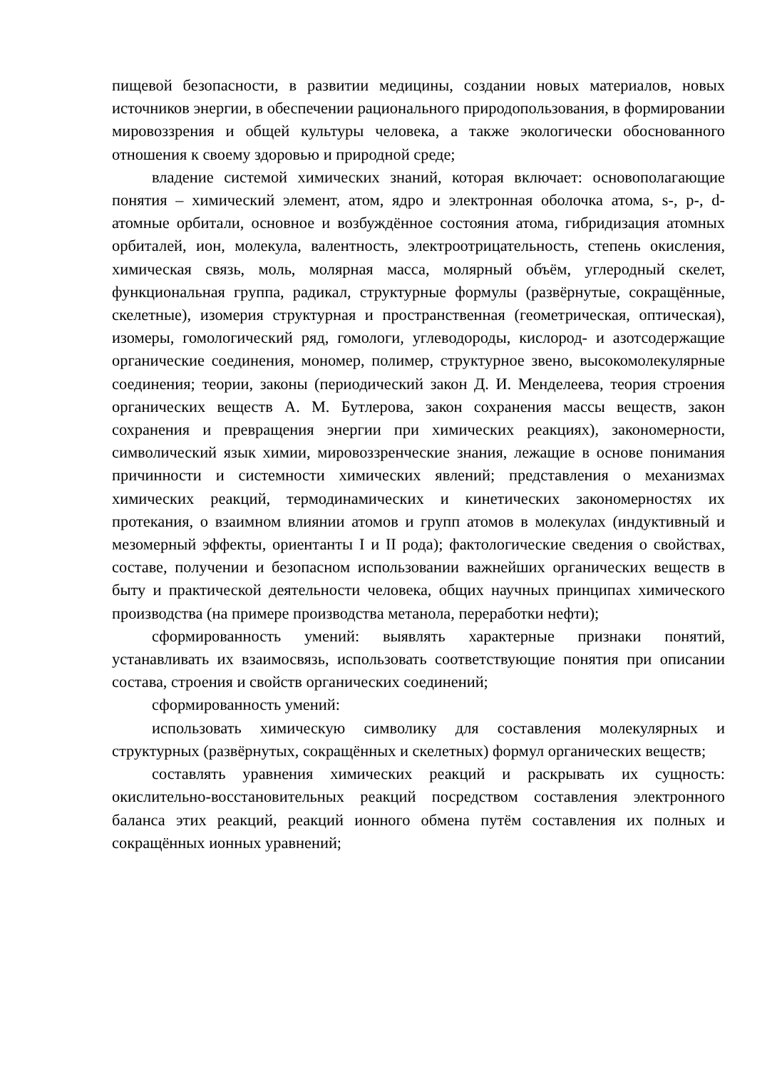пищевой безопасности, в развитии медицины, создании новых материалов, новых источников энергии, в обеспечении рационального природопользования, в формировании мировоззрения и общей культуры человека, а также экологически обоснованного отношения к своему здоровью и природной среде;
владение системой химических знаний, которая включает: основополагающие понятия – химический элемент, атом, ядро и электронная оболочка атома, s-, p-, d-атомные орбитали, основное и возбуждённое состояния атома, гибридизация атомных орбиталей, ион, молекула, валентность, электроотрицательность, степень окисления, химическая связь, моль, молярная масса, молярный объём, углеродный скелет, функциональная группа, радикал, структурные формулы (развёрнутые, сокращённые, скелетные), изомерия структурная и пространственная (геометрическая, оптическая), изомеры, гомологический ряд, гомологи, углеводороды, кислород- и азотсодержащие органические соединения, мономер, полимер, структурное звено, высокомолекулярные соединения; теории, законы (периодический закон Д. И. Менделеева, теория строения органических веществ А. М. Бутлерова, закон сохранения массы веществ, закон сохранения и превращения энергии при химических реакциях), закономерности, символический язык химии, мировоззренческие знания, лежащие в основе понимания причинности и системности химических явлений; представления о механизмах химических реакций, термодинамических и кинетических закономерностях их протекания, о взаимном влиянии атомов и групп атомов в молекулах (индуктивный и мезомерный эффекты, ориентанты I и II рода); фактологические сведения о свойствах, составе, получении и безопасном использовании важнейших органических веществ в быту и практической деятельности человека, общих научных принципах химического производства (на примере производства метанола, переработки нефти);
сформированность умений: выявлять характерные признаки понятий, устанавливать их взаимосвязь, использовать соответствующие понятия при описании состава, строения и свойств органических соединений;
сформированность умений:
использовать химическую символику для составления молекулярных и структурных (развёрнутых, сокращённых и скелетных) формул органических веществ;
составлять уравнения химических реакций и раскрывать их сущность: окислительно-восстановительных реакций посредством составления электронного баланса этих реакций, реакций ионного обмена путём составления их полных и сокращённых ионных уравнений;